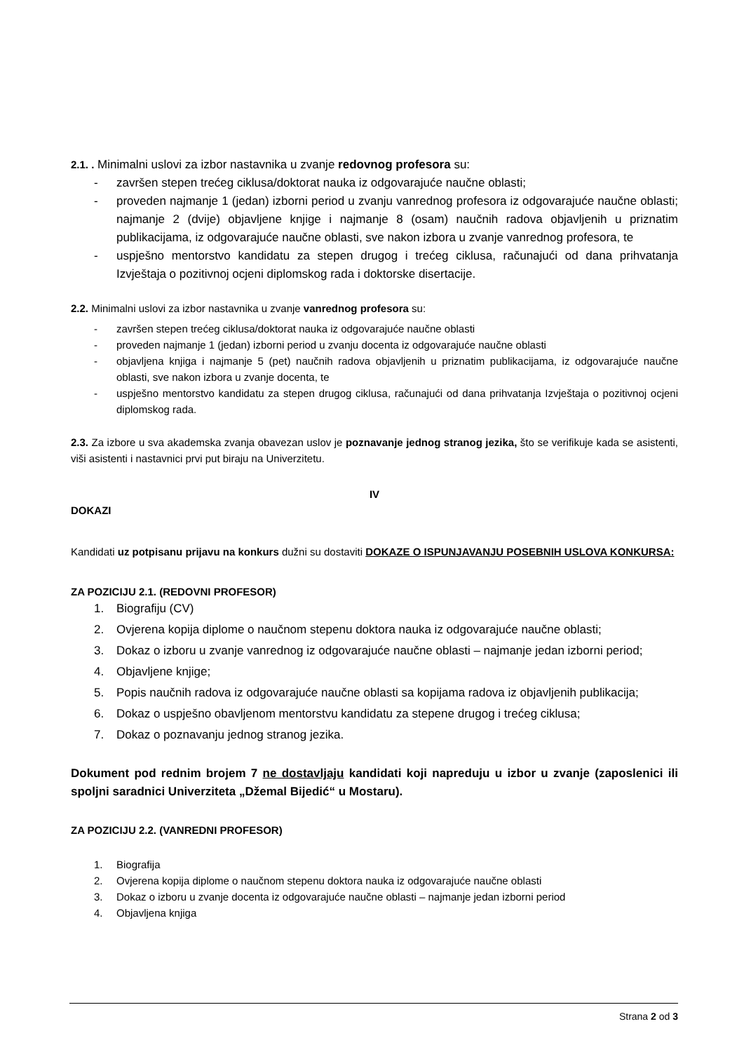2.1. . Minimalni uslovi za izbor nastavnika u zvanje redovnog profesora su:
- završen stepen trećeg ciklusa/doktorat nauka iz odgovarajuće naučne oblasti;
- proveden najmanje 1 (jedan) izborni period u zvanju vanrednog profesora iz odgovarajuće naučne oblasti; najmanje 2 (dvije) objavljene knjige i najmanje 8 (osam) naučnih radova objavljenih u priznatim publikacijama, iz odgovarajuće naučne oblasti, sve nakon izbora u zvanje vanrednog profesora, te
- uspješno mentorstvo kandidatu za stepen drugog i trećeg ciklusa, računajući od dana prihvatanja Izvještaja o pozitivnoj ocjeni diplomskog rada i doktorske disertacije.
2.2. Minimalni uslovi za izbor nastavnika u zvanje vanrednog profesora su:
- završen stepen trećeg ciklusa/doktorat nauka iz odgovarajuće naučne oblasti
- proveden najmanje 1 (jedan) izborni period u zvanju docenta iz odgovarajuće naučne oblasti
- objavljena knjiga i najmanje 5 (pet) naučnih radova objavljenih u priznatim publikacijama, iz odgovarajuće naučne oblasti, sve nakon izbora u zvanje docenta, te
- uspješno mentorstvo kandidatu za stepen drugog ciklusa, računajući od dana prihvatanja Izvještaja o pozitivnoj ocjeni diplomskog rada.
2.3. Za izbore u sva akademska zvanja obavezan uslov je poznavanje jednog stranog jezika, što se verifikuje kada se asistenti, viši asistenti i nastavnici prvi put biraju na Univerzitetu.
IV
DOKAZI
Kandidati uz potpisanu prijavu na konkurs dužni su dostaviti DOKAZE O ISPUNJAVANJU POSEBNIH USLOVA KONKURSA:
ZA POZICIJU 2.1. (REDOVNI PROFESOR)
1. Biografiju (CV)
2. Ovjerena kopija diplome o naučnom stepenu doktora nauka iz odgovarajuće naučne oblasti;
3. Dokaz o izboru u zvanje vanrednog iz odgovarajuće naučne oblasti – najmanje jedan izborni period;
4. Objavljene knjige;
5. Popis naučnih radova iz odgovarajuće naučne oblasti sa kopijama radova iz objavljenih publikacija;
6. Dokaz o uspješno obavljenom mentorstvu kandidatu za stepene drugog i trećeg ciklusa;
7. Dokaz o poznavanju jednog stranog jezika.
Dokument pod rednim brojem 7 ne dostavljaju kandidati koji napreduju u izbor u zvanje (zaposlenici ili spoljni saradnici Univerziteta „Džemal Bijedić“ u Mostaru).
ZA POZICIJU 2.2. (VANREDNI PROFESOR)
1. Biografija
2. Ovjerena kopija diplome o naučnom stepenu doktora nauka iz odgovarajuće naučne oblasti
3. Dokaz o izboru u zvanje docenta iz odgovarajuće naučne oblasti – najmanje jedan izborni period
4. Objavljena knjiga
Strana 2 od 3